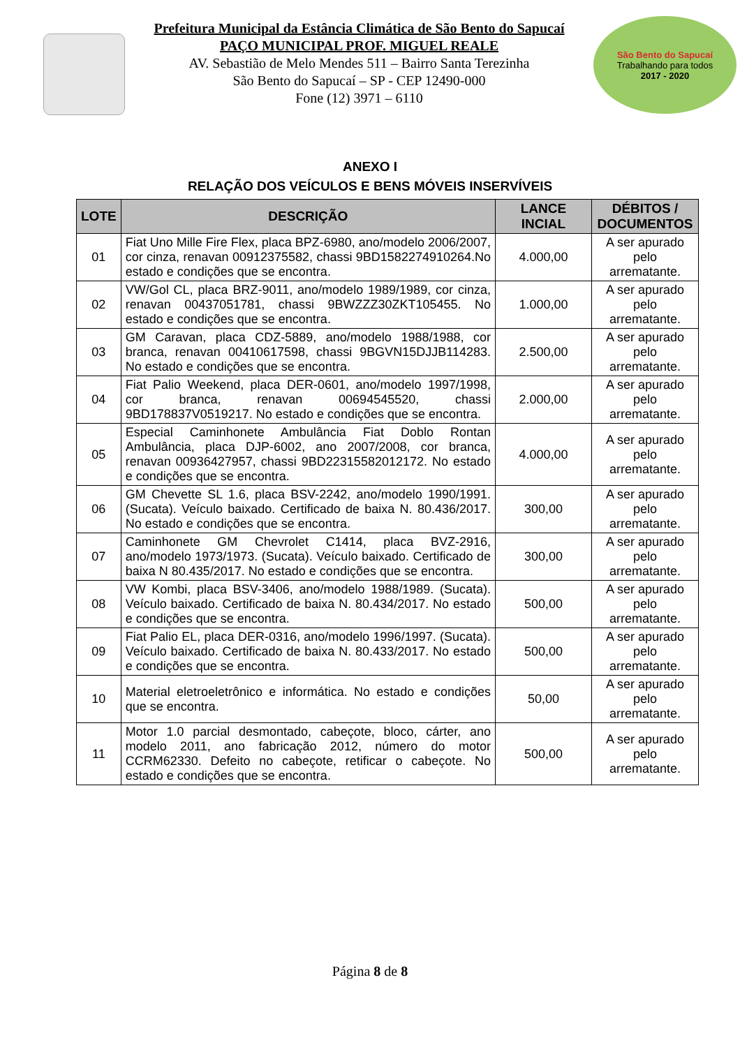Prefeitura Municipal da Estância Climática de São Bento do Sapucaí
PAÇO MUNICIPAL PROF. MIGUEL REALE
AV. Sebastião de Melo Mendes 511 – Bairro Santa Terezinha
São Bento do Sapucaí – SP - CEP 12490-000
Fone (12) 3971 – 6110
São Bento do Sapucaí
Trabalhando para todos
2017 - 2020
ANEXO I
RELAÇÃO DOS VEÍCULOS E BENS MÓVEIS INSERVÍVEIS
| LOTE | DESCRIÇÃO | LANCE INCIAL | DÉBITOS / DOCUMENTOS |
| --- | --- | --- | --- |
| 01 | Fiat Uno Mille Fire Flex, placa BPZ-6980, ano/modelo 2006/2007, cor cinza, renavan 00912375582, chassi 9BD1582274910264.No estado e condições que se encontra. | 4.000,00 | A ser apurado pelo arrematante. |
| 02 | VW/Gol CL, placa BRZ-9011, ano/modelo 1989/1989, cor cinza, renavan 00437051781, chassi 9BWZZZ30ZKT105455. No estado e condições que se encontra. | 1.000,00 | A ser apurado pelo arrematante. |
| 03 | GM Caravan, placa CDZ-5889, ano/modelo 1988/1988, cor branca, renavan 00410617598, chassi 9BGVN15DJJB114283. No estado e condições que se encontra. | 2.500,00 | A ser apurado pelo arrematante. |
| 04 | Fiat Palio Weekend, placa DER-0601, ano/modelo 1997/1998, cor branca, renavan 00694545520, chassi 9BD178837V0519217. No estado e condições que se encontra. | 2.000,00 | A ser apurado pelo arrematante. |
| 05 | Especial Caminhonete Ambulância Fiat Doblo Rontan Ambulância, placa DJP-6002, ano 2007/2008, cor branca, renavan 00936427957, chassi 9BD22315582012172. No estado e condições que se encontra. | 4.000,00 | A ser apurado pelo arrematante. |
| 06 | GM Chevette SL 1.6, placa BSV-2242, ano/modelo 1990/1991. (Sucata). Veículo baixado. Certificado de baixa N. 80.436/2017. No estado e condições que se encontra. | 300,00 | A ser apurado pelo arrematante. |
| 07 | Caminhonete GM Chevrolet C1414, placa BVZ-2916, ano/modelo 1973/1973. (Sucata). Veículo baixado. Certificado de baixa N 80.435/2017. No estado e condições que se encontra. | 300,00 | A ser apurado pelo arrematante. |
| 08 | VW Kombi, placa BSV-3406, ano/modelo 1988/1989. (Sucata). Veículo baixado. Certificado de baixa N. 80.434/2017. No estado e condições que se encontra. | 500,00 | A ser apurado pelo arrematante. |
| 09 | Fiat Palio EL, placa DER-0316, ano/modelo 1996/1997. (Sucata). Veículo baixado. Certificado de baixa N. 80.433/2017. No estado e condições que se encontra. | 500,00 | A ser apurado pelo arrematante. |
| 10 | Material eletroeletrônico e informática. No estado e condições que se encontra. | 50,00 | A ser apurado pelo arrematante. |
| 11 | Motor 1.0 parcial desmontado, cabeçote, bloco, cárter, ano modelo 2011, ano fabricação 2012, número do motor CCRM62330. Defeito no cabeçote, retificar o cabeçote. No estado e condições que se encontra. | 500,00 | A ser apurado pelo arrematante. |
Página 8 de 8